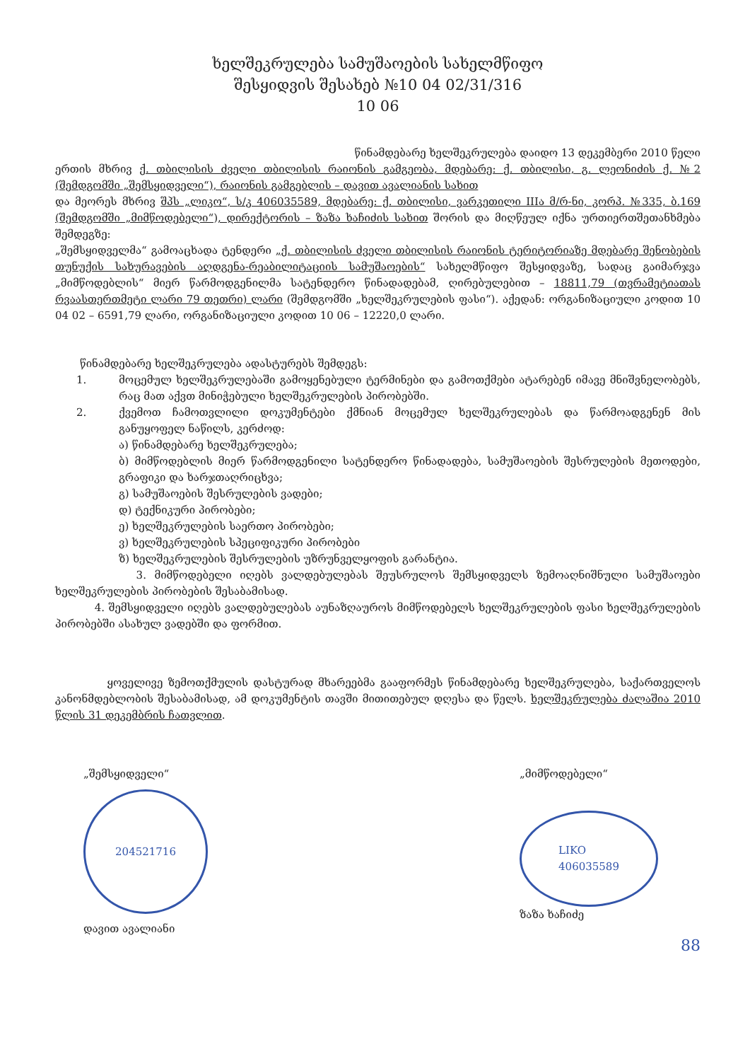ხელშეკრულება სამუშაოების სახელმწიფო
შესყიდვის შესახებ №10 04 02/31/316
10 06
წინამდებარე ხელშეკრულება დაიდო 13 დეკემბერი 2010 წელი
ერთის მხრივ ქ. თბილისის ძველი თბილისის რაიონის გამგეობა, მდებარე: ქ. თბილისი, გ. ლეონიძის ქ. №2 (შემდგომში „შემსყიდველი“), რაიონის გამგებლის – დავით ავალიანის სახით
და მეორეს მხრივ შპს „ლიკო“, ს/კ 406035589, მდებარე: ქ. თბილისი, ვარკეთილი IIIა მ/რ-ნი, კორპ. №335, ბ.169 (შემდგომში „მიმწოდებელი“), დირექტორის – ზაზა ხაჩიძის სახით შორის და მიღწეულ იქნა ურთიერთშეთანხმება შემდეგზე:
„შემსყიდველმა“ გამოაცხადა ტენდერი „ქ. თბილისის ძველი თბილისის რაიონის ტერიტორიაზე მდებარე შენობების თუნუქის სახურავების აღდგენა-რეაბილიტაციის სამუშაოების“ სახელმწიფო შესყიდვაზე, სადაც გაიმარჯვა „მიმწოდებლის“ მიერ წარმოდგენილმა სატენდერო წინადადებამ, ღირებულებით – 18811,79 (თვრამეტიათას რვაასთერთმეტი ლარი 79 თეთრი) ლარი (შემდგომში „ხელშეკრულების ფასი“). აქედან: ორგანიზაციული კოდით 10 04 02 – 6591,79 ლარი, ორგანიზაციული კოდით 10 06 – 12220,0 ლარი.
წინამდებარე ხელშეკრულება ადასტურებს შემდეგს:
1. მოცემულ ხელშეკრულებაში გამოყენებული ტერმინები და გამოთქმები ატარებენ იმავე მნიშვნელობებს, რაც მათ აქვთ მინიჭებული ხელშეკრულების პირობებში.
2. ქვემოთ ჩამოთვლილი დოკუმენტები ქმნიან მოცემულ ხელშეკრულებას და წარმოადგენენ მის განუყოფელ ნაწილს, კერძოდ:
ა) წინამდებარე ხელშეკრულება;
ბ) მიმწოდებლის მიერ წარმოდგენილი სატენდერო წინადადება, სამუშაოების შესრულების მეთოდები, გრაფიკი და ხარჯთაღრიცხვა;
გ) სამუშაოების შესრულების ვადები;
დ) ტექნიკური პირობები;
ე) ხელშეკრულების საერთო პირობები;
ვ) ხელშეკრულების სპეციფიკური პირობები
ზ) ხელშეკრულების შესრულების უზრუნველყოფის გარანტია.
3. მიმწოდებელი იღებს ვალდებულებას შეუსრულოს შემსყიდველს ზემოაღნიშნული სამუშაოები ხელშეკრულების პირობების შესაბამისად.
4. შემსყიდველი იღებს ვალდებულებას აუნაზღაუროს მიმწოდებელს ხელშეკრულების ფასი ხელშეკრულების პირობებში ასახულ ვადებში და ფორმით.
ყოველივე ზემოთქმულის დასტურად მხარეებმა გააფორმეს წინამდებარე ხელშეკრულება, საქართველოს კანონმდებლობის შესაბამისად, ამ დოკუმენტის თავში მითითებულ დღესა და წელს. ხელშეკრულება ძალაშია 2010 წლის 31 დეკემბრის ჩათვლით.
„შემსყიდველი“
204521716
დავით ავალიანი
„მიმწოდებელი“
LIKO
406035589
ზაზა ხაჩიძე
88